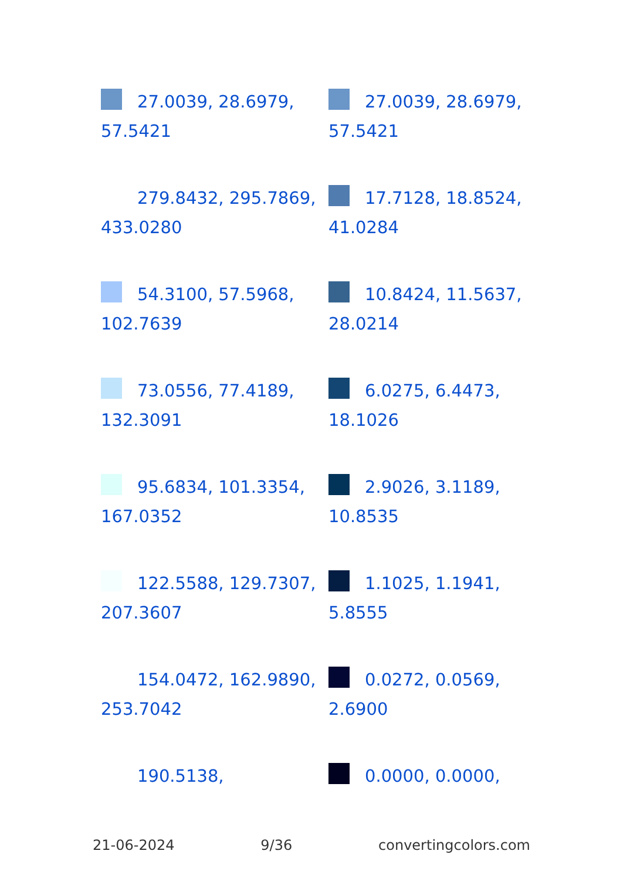27.0039, 28.6979, 57.5421
27.0039, 28.6979, 57.5421
279.8432, 295.7869, 433.0280
17.7128, 18.8524, 41.0284
54.3100, 57.5968, 102.7639
10.8424, 11.5637, 28.0214
73.0556, 77.4189, 132.3091
6.0275, 6.4473, 18.1026
95.6834, 101.3354, 167.0352
2.9026, 3.1189, 10.8535
122.5588, 129.7307, 207.3607
1.1025, 1.1941, 5.8555
154.0472, 162.9890, 253.7042
0.0272, 0.0569, 2.6900
190.5138,
0.0000, 0.0000,
21-06-2024 9/36 convertingcolors.com